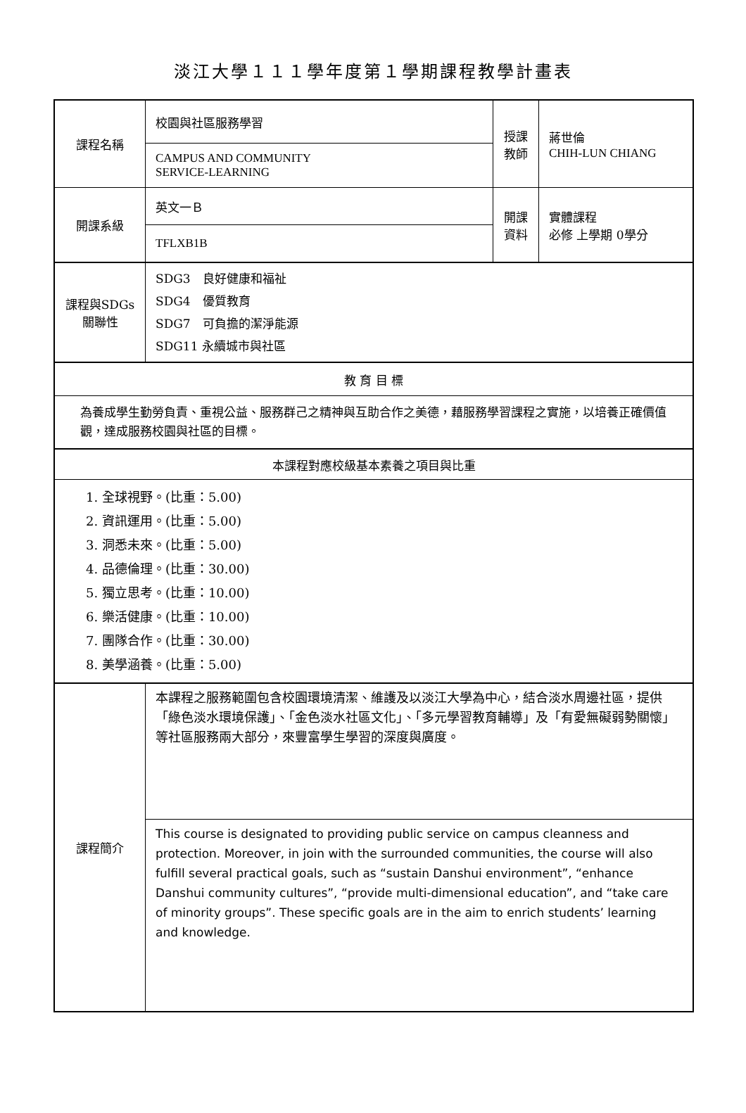淡江大學１１１學年度第１學期課程教學計畫表
| 課程名稱 | 校園與社區服務學習 | 授課 教師 | 蔣世倫 CHIH-LUN CHIANG |
| | CAMPUS AND COMMUNITY SERVICE-LEARNING | | |
| 開課系級 | 英文一Ｂ | 開課 資料 | 實體課程 必修 上學期 0學分 |
| | TFLXB1B | | |
| 課程與SDGs 關聯性 | SDG3 良好健康和福祉 SDG4 優質教育 SDG7 可負擔的潔淨能源 SDG11 永續城市與社區 | | |
| 教 育 目 標 | | | |
| 為養成學生勤勞負責、重視公益、服務群己之精神與互助合作之美德，藉服務學習課程之實施，以培養正確價值觀，達成服務校園與社區的目標。 | | | |
| 本課程對應校級基本素養之項目與比重 | | | |
| 1. 全球視野。(比重：5.00) 2. 資訊運用。(比重：5.00) 3. 洞悉未來。(比重：5.00) 4. 品德倫理。(比重：30.00) 5. 獨立思考。(比重：10.00) 6. 樂活健康。(比重：10.00) 7. 團隊合作。(比重：30.00) 8. 美學涵養。(比重：5.00) | | | |
| 課程簡介 | 本課程之服務範圍包含校園環境清潔、維護及以淡江大學為中心，結合淡水周邊社區，提供「綠色淡水環境保護」、「金色淡水社區文化」、「多元學習教育輔導」及「有愛無礙弱勢關懷」等社區服務兩大部分，來豐富學生學習的深度與廣度。 | | |
| | This course is designated to providing public service on campus cleanness and protection. Moreover, in join with the surrounded communities, the course will also fulfill several practical goals, such as “sustain Danshui environment”, “enhance Danshui community cultures”, “provide multi-dimensional education”, and “take care of minority groups”. These specific goals are in the aim to enrich students’ learning and knowledge. | | |